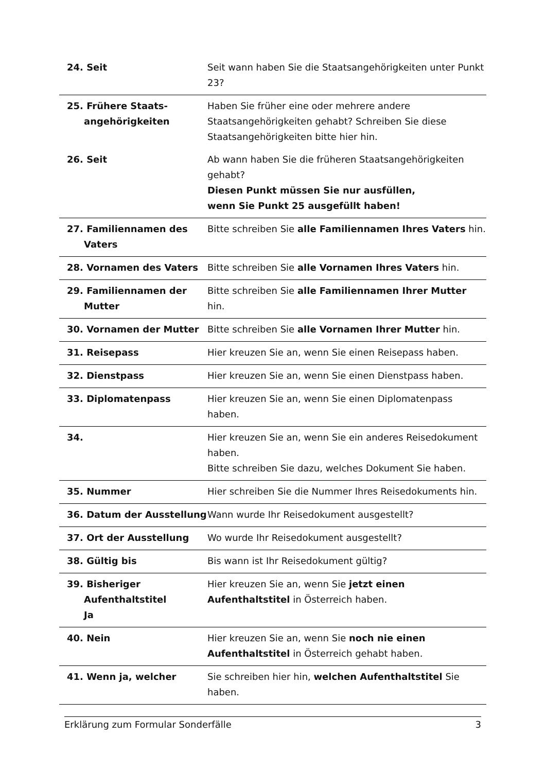| 24. Seit | Seit wann haben Sie die Staatsangehörigkeiten unter Punkt 23? |
| 25. Frühere Staats- angehörigkeiten | Haben Sie früher eine oder mehrere andere Staatsangehörigkeiten gehabt? Schreiben Sie diese Staatsangehörigkeiten bitte hier hin. |
| 26. Seit | Ab wann haben Sie die früheren Staatsangehörigkeiten gehabt? Diesen Punkt müssen Sie nur ausfüllen, wenn Sie Punkt 25 ausgefüllt haben! |
| 27. Familiennamen des Vaters | Bitte schreiben Sie alle Familiennamen Ihres Vaters hin. |
| 28. Vornamen des Vaters | Bitte schreiben Sie alle Vornamen Ihres Vaters hin. |
| 29. Familiennamen der Mutter | Bitte schreiben Sie alle Familiennamen Ihrer Mutter hin. |
| 30. Vornamen der Mutter | Bitte schreiben Sie alle Vornamen Ihrer Mutter hin. |
| 31. Reisepass | Hier kreuzen Sie an, wenn Sie einen Reisepass haben. |
| 32. Dienstpass | Hier kreuzen Sie an, wenn Sie einen Dienstpass haben. |
| 33. Diplomatenpass | Hier kreuzen Sie an, wenn Sie einen Diplomatenpass haben. |
| 34. | Hier kreuzen Sie an, wenn Sie ein anderes Reisedokument haben. Bitte schreiben Sie dazu, welches Dokument Sie haben. |
| 35. Nummer | Hier schreiben Sie die Nummer Ihres Reisedokuments hin. |
| 36. Datum der Ausstellung | Wann wurde Ihr Reisedokument ausgestellt? |
| 37. Ort der Ausstellung | Wo wurde Ihr Reisedokument ausgestellt? |
| 38. Gültig bis | Bis wann ist Ihr Reisedokument gültig? |
| 39. Bisheriger Aufenthaltstitel Ja | Hier kreuzen Sie an, wenn Sie jetzt einen Aufenthaltstitel in Österreich haben. |
| 40. Nein | Hier kreuzen Sie an, wenn Sie noch nie einen Aufenthaltstitel in Österreich gehabt haben. |
| 41. Wenn ja, welcher | Sie schreiben hier hin, welchen Aufenthaltstitel Sie haben. |
Erklärung zum Formular Sonderfälle 3